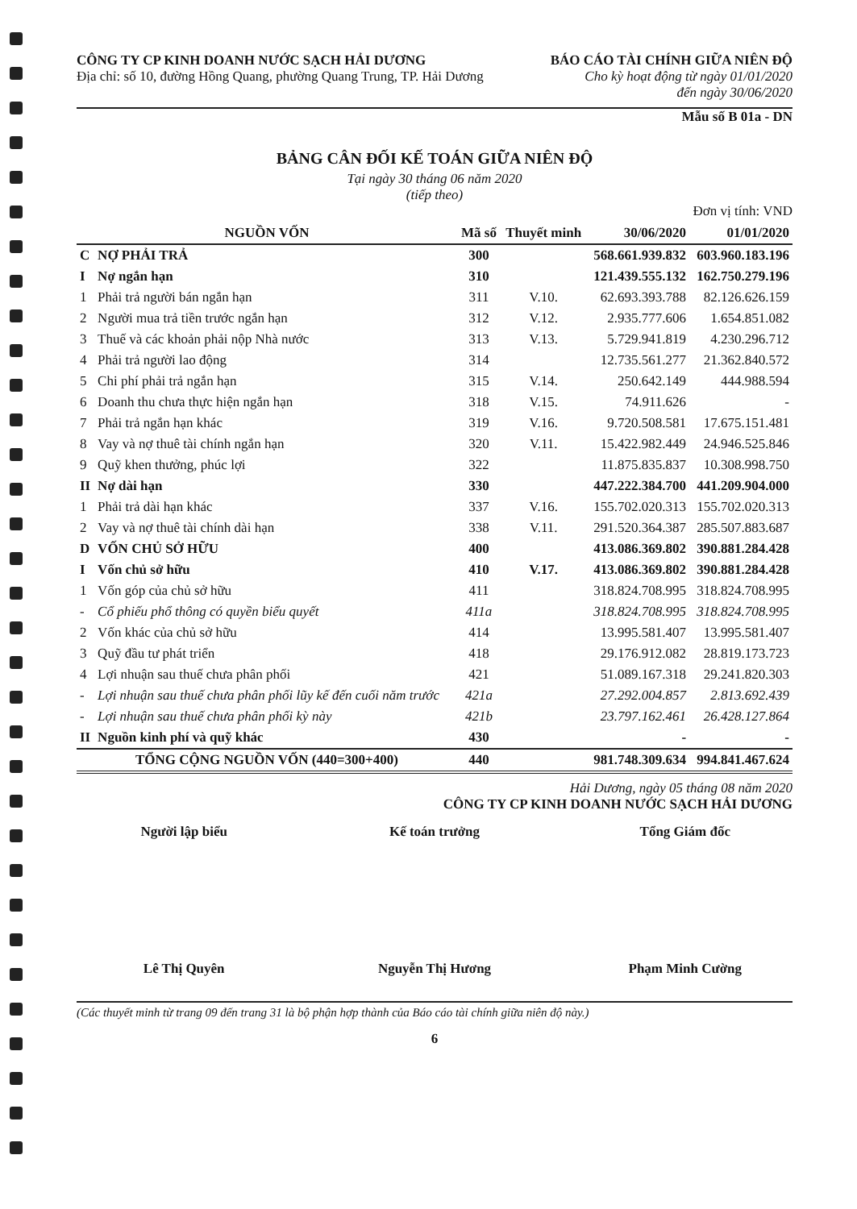CÔNG TY CP KINH DOANH NƯỚC SẠCH HẢI DƯƠNG
Địa chỉ: số 10, đường Hồng Quang, phường Quang Trung, TP. Hải Dương
BÁO CÁO TÀI CHÍNH GIỮA NIÊN ĐỘ
Cho kỳ hoạt động từ ngày 01/01/2020
đến ngày 30/06/2020
Mẫu số B 01a - DN
BẢNG CÂN ĐỐI KẾ TOÁN GIỮA NIÊN ĐỘ
Tại ngày 30 tháng 06 năm 2020
(tiếp theo)
Đơn vị tính: VND
| NGUỒN VỐN | | Mã số | Thuyết minh | 30/06/2020 | 01/01/2020 |
| --- | --- | --- | --- | --- | --- |
| C | NỢ PHẢI TRẢ | 300 | | 568.661.939.832 | 603.960.183.196 |
| I | Nợ ngắn hạn | 310 | | 121.439.555.132 | 162.750.279.196 |
| 1 | Phải trả người bán ngắn hạn | 311 | V.10. | 62.693.393.788 | 82.126.626.159 |
| 2 | Người mua trả tiền trước ngắn hạn | 312 | V.12. | 2.935.777.606 | 1.654.851.082 |
| 3 | Thuế và các khoản phải nộp Nhà nước | 313 | V.13. | 5.729.941.819 | 4.230.296.712 |
| 4 | Phải trả người lao động | 314 | | 12.735.561.277 | 21.362.840.572 |
| 5 | Chi phí phải trả ngắn hạn | 315 | V.14. | 250.642.149 | 444.988.594 |
| 6 | Doanh thu chưa thực hiện ngắn hạn | 318 | V.15. | 74.911.626 | - |
| 7 | Phải trả ngắn hạn khác | 319 | V.16. | 9.720.508.581 | 17.675.151.481 |
| 8 | Vay và nợ thuê tài chính ngắn hạn | 320 | V.11. | 15.422.982.449 | 24.946.525.846 |
| 9 | Quỹ khen thưởng, phúc lợi | 322 | | 11.875.835.837 | 10.308.998.750 |
| II | Nợ dài hạn | 330 | | 447.222.384.700 | 441.209.904.000 |
| 1 | Phải trả dài hạn khác | 337 | V.16. | 155.702.020.313 | 155.702.020.313 |
| 2 | Vay và nợ thuê tài chính dài hạn | 338 | V.11. | 291.520.364.387 | 285.507.883.687 |
| D | VỐN CHỦ SỞ HỮU | 400 | | 413.086.369.802 | 390.881.284.428 |
| I | Vốn chủ sở hữu | 410 | V.17. | 413.086.369.802 | 390.881.284.428 |
| 1 | Vốn góp của chủ sở hữu | 411 | | 318.824.708.995 | 318.824.708.995 |
| - | Cổ phiếu phổ thông có quyền biểu quyết | 411a | | 318.824.708.995 | 318.824.708.995 |
| 2 | Vốn khác của chủ sở hữu | 414 | | 13.995.581.407 | 13.995.581.407 |
| 3 | Quỹ đầu tư phát triển | 418 | | 29.176.912.082 | 28.819.173.723 |
| 4 | Lợi nhuận sau thuế chưa phân phối | 421 | | 51.089.167.318 | 29.241.820.303 |
| - | Lợi nhuận sau thuế chưa phân phối lũy kế đến cuối năm trước | 421a | | 27.292.004.857 | 2.813.692.439 |
| - | Lợi nhuận sau thuế chưa phân phối kỳ này | 421b | | 23.797.162.461 | 26.428.127.864 |
| II | Nguồn kinh phí và quỹ khác | 430 | | - | - |
| TỔNG CỘNG NGUỒN VỐN (440=300+400) | | 440 | | 981.748.309.634 | 994.841.467.624 |
Hải Dương, ngày 05 tháng 08 năm 2020
CÔNG TY CP KINH DOANH NƯỚC SẠCH HẢI DƯƠNG
Người lập biểu Kế toán trưởng Tổng Giám đốc
Lê Thị Quyên Nguyễn Thị Hương Phạm Minh Cường
(Các thuyết minh từ trang 09 đến trang 31 là bộ phận hợp thành của Báo cáo tài chính giữa niên độ này.)
6